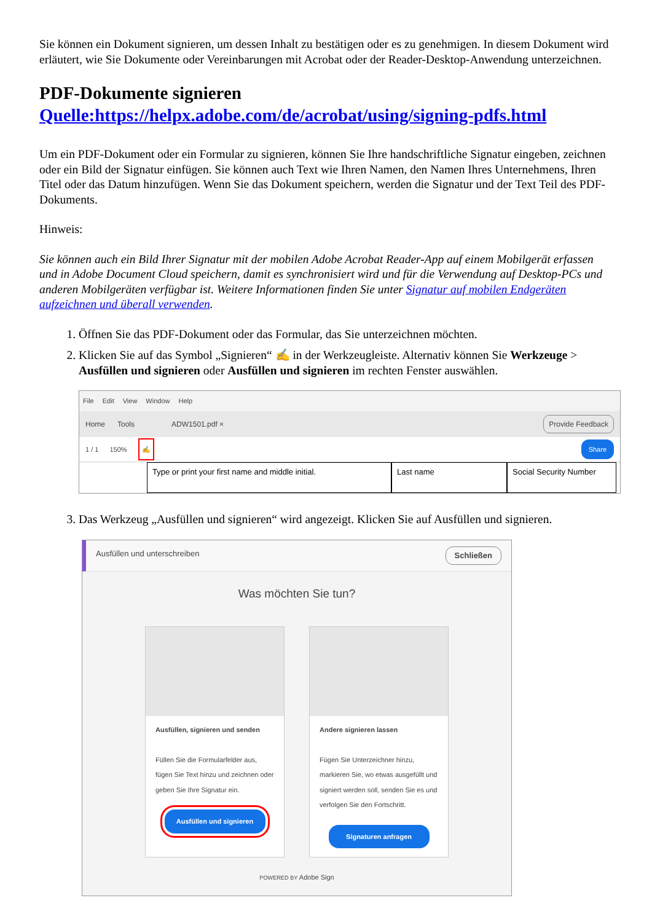Sie können ein Dokument signieren, um dessen Inhalt zu bestätigen oder es zu genehmigen. In diesem Dokument wird erläutert, wie Sie Dokumente oder Vereinbarungen mit Acrobat oder der Reader-Desktop-Anwendung unterzeichnen.
PDF-Dokumente signieren
Quelle:https://helpx.adobe.com/de/acrobat/using/signing-pdfs.html
Um ein PDF-Dokument oder ein Formular zu signieren, können Sie Ihre handschriftliche Signatur eingeben, zeichnen oder ein Bild der Signatur einfügen. Sie können auch Text wie Ihren Namen, den Namen Ihres Unternehmens, Ihren Titel oder das Datum hinzufügen. Wenn Sie das Dokument speichern, werden die Signatur und der Text Teil des PDF-Dokuments.
Hinweis:
Sie können auch ein Bild Ihrer Signatur mit der mobilen Adobe Acrobat Reader-App auf einem Mobilgerät erfassen und in Adobe Document Cloud speichern, damit es synchronisiert wird und für die Verwendung auf Desktop-PCs und anderen Mobilgeräten verfügbar ist. Weitere Informationen finden Sie unter Signatur auf mobilen Endgeräten aufzeichnen und überall verwenden.
1. Öffnen Sie das PDF-Dokument oder das Formular, das Sie unterzeichnen möchten.
2. Klicken Sie auf das Symbol „Signieren“ ✍ in der Werkzeugleiste. Alternativ können Sie Werkzeuge > Ausfüllen und signieren oder Ausfüllen und signieren im rechten Fenster auswählen.
File Edit View Window Help
Home Tools ADW1501.pdf × Provide Feedback
1 / 1 150% ✍ Share
Type or print your first name and middle initial.
Last name Social Security Number
3. Das Werkzeug „Ausfüllen und signieren“ wird angezeigt. Klicken Sie auf Ausfüllen und signieren.
Ausfüllen und unterschreiben Schließen
Was möchten Sie tun?
Ausfüllen, signieren und senden
Füllen Sie die Formularfelder aus, fügen Sie Text hinzu und zeichnen oder geben Sie Ihre Signatur ein.
Ausfüllen und signieren
Andere signieren lassen
Fügen Sie Unterzeichner hinzu, markieren Sie, wo etwas ausgefüllt und signiert werden soll, senden Sie es und verfolgen Sie den Fortschritt.
Signaturen anfragen
POWERED BY Adobe Sign